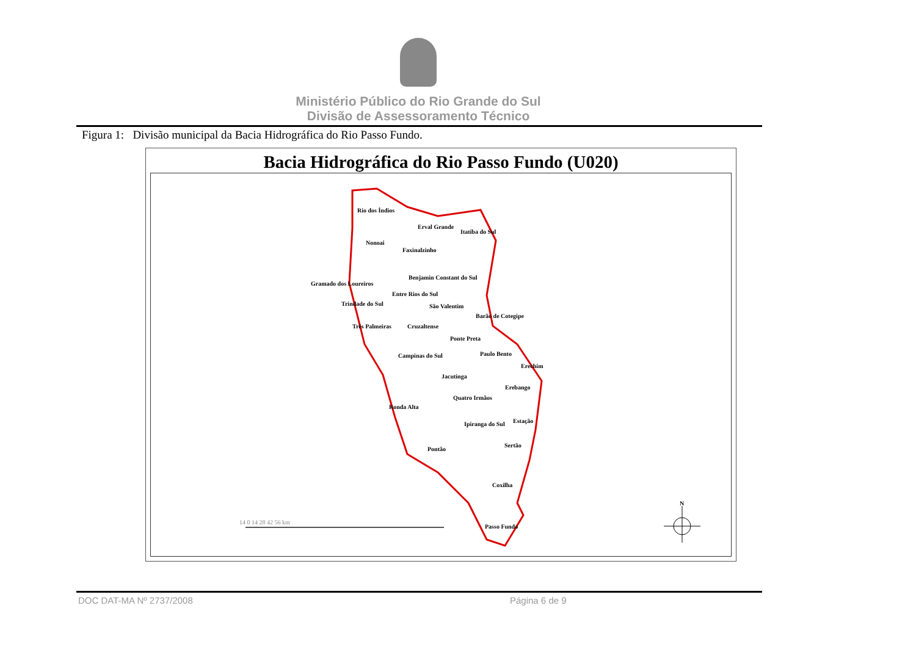Ministério Público do Rio Grande do Sul
Divisão de Assessoramento Técnico
Figura 1: Divisão municipal da Bacia Hidrográfica do Rio Passo Fundo.
Bacia Hidrográfica do Rio Passo Fundo (U020)
Rio dos Índios
Erval Grande
Itatiba do Sul
Nonoai
Faxinalzinho
Benjamin Constant do Sul
Gramado dos Loureiros
Entre Rios do Sul
Trindade do Sul São Valentim
Barão de Cotegipe
Três Palmeiras Cruzaltense
Ponte Preta
Paulo Bento
Campinas do Sul
Erechim
Jacutinga
Erebango
Quatro Irmãos
Ronda Alta
Ipiranga do Sul Estação
Sertão
Pontão
Coxilha
N
Passo Fundo
14 0 14 28 42 56 km
DOC DAT-MA Nº 2737/2008 Página 6 de 9